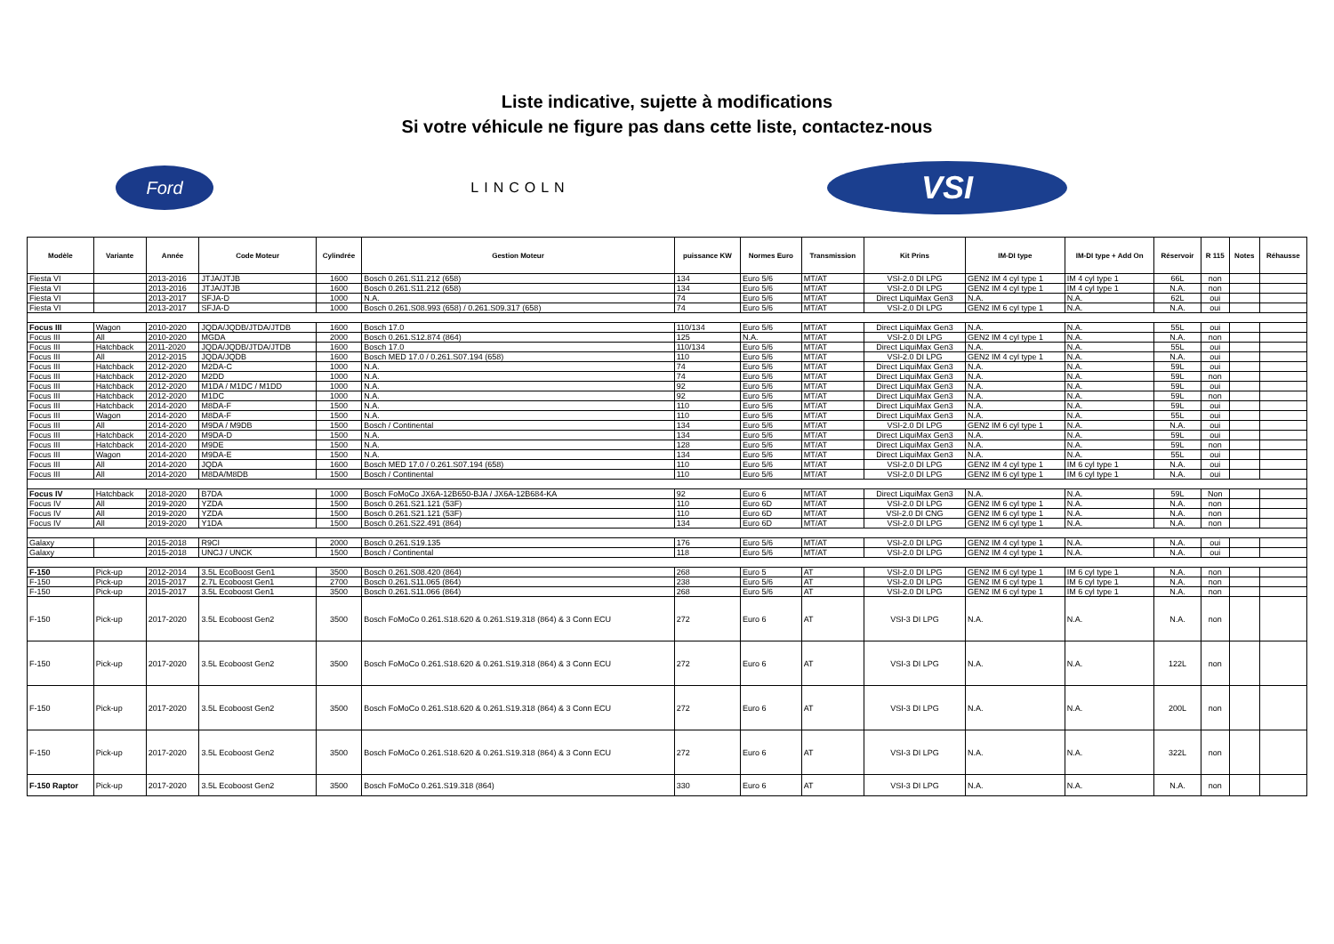Liste indicative, sujette à modifications
Si votre véhicule ne figure pas dans cette liste, contactez-nous
Ford
LINCOLN
VSI
| Modèle | Variante | Année | Code Moteur | Cylindrée | Gestion Moteur | puissance KW | Normes Euro | Transmission | Kit Prins | IM-DI type | IM-DI type + Add On | Réservoir | R 115 | Notes | Réhausse |
| --- | --- | --- | --- | --- | --- | --- | --- | --- | --- | --- | --- | --- | --- | --- | --- |
| Fiesta VI | | 2013-2016 | JTJA/JTJB | 1600 | Bosch 0.261.S11.212 (658) | 134 | Euro 5/6 | MT/AT | VSI-2.0 DI LPG | GEN2 IM 4 cyl type 1 | IM 4 cyl type 1 | 66L | non | | |
| Fiesta VI | | 2013-2016 | JTJA/JTJB | 1600 | Bosch 0.261.S11.212 (658) | 134 | Euro 5/6 | MT/AT | VSI-2.0 DI LPG | GEN2 IM 4 cyl type 1 | IM 4 cyl type 1 | N.A. | non | | |
| Fiesta VI | | 2013-2017 | SFJA-D | 1000 | N.A. | 74 | Euro 5/6 | MT/AT | Direct LiquiMax Gen3 | N.A. | N.A. | 62L | oui | | |
| Fiesta VI | | 2013-2017 | SFJA-D | 1000 | Bosch 0.261.S08.993 (658) / 0.261.S09.317 (658) | 74 | Euro 5/6 | MT/AT | VSI-2.0 DI LPG | GEN2 IM 6 cyl type 1 | N.A. | N.A. | oui | | |
| Focus III | Wagon | 2010-2020 | JQDA/JQDB/JTDA/JTDB | 1600 | Bosch 17.0 | 110/134 | Euro 5/6 | MT/AT | Direct LiquiMax Gen3 | N.A. | N.A. | 55L | oui | | |
| Focus III | All | 2010-2020 | MGDA | 2000 | Bosch 0.261.S12.874 (864) | 125 | N.A. | MT/AT | VSI-2.0 DI LPG | GEN2 IM 4 cyl type 1 | N.A. | N.A. | non | | |
| Focus III | Hatchback | 2011-2020 | JQDA/JQDB/JTDA/JTDB | 1600 | Bosch 17.0 | 110/134 | Euro 5/6 | MT/AT | Direct LiquiMax Gen3 | N.A. | N.A. | 55L | oui | | |
| Focus III | All | 2012-2015 | JQDA/JQDB | 1600 | Bosch MED 17.0 / 0.261.S07.194 (658) | 110 | Euro 5/6 | MT/AT | VSI-2.0 DI LPG | GEN2 IM 4 cyl type 1 | N.A. | N.A. | oui | | |
| Focus III | Hatchback | 2012-2020 | M2DA-C | 1000 | N.A. | 74 | Euro 5/6 | MT/AT | Direct LiquiMax Gen3 | N.A. | N.A. | 59L | oui | | |
| Focus III | Hatchback | 2012-2020 | M2DD | 1000 | N.A. | 74 | Euro 5/6 | MT/AT | Direct LiquiMax Gen3 | N.A. | N.A. | 59L | non | | |
| Focus III | Hatchback | 2012-2020 | M1DA / M1DC / M1DD | 1000 | N.A. | 92 | Euro 5/6 | MT/AT | Direct LiquiMax Gen3 | N.A. | N.A. | 59L | oui | | |
| Focus III | Hatchback | 2012-2020 | M1DC | 1000 | N.A. | 92 | Euro 5/6 | MT/AT | Direct LiquiMax Gen3 | N.A. | N.A. | 59L | non | | |
| Focus III | Hatchback | 2014-2020 | M8DA-F | 1500 | N.A. | 110 | Euro 5/6 | MT/AT | Direct LiquiMax Gen3 | N.A. | N.A. | 59L | oui | | |
| Focus III | Wagon | 2014-2020 | M8DA-F | 1500 | N.A. | 110 | Euro 5/6 | MT/AT | Direct LiquiMax Gen3 | N.A. | N.A. | 55L | oui | | |
| Focus III | All | 2014-2020 | M9DA / M9DB | 1500 | Bosch / Continental | 134 | Euro 5/6 | MT/AT | VSI-2.0 DI LPG | GEN2 IM 6 cyl type 1 | N.A. | N.A. | oui | | |
| Focus III | Hatchback | 2014-2020 | M9DA-D | 1500 | N.A. | 134 | Euro 5/6 | MT/AT | Direct LiquiMax Gen3 | N.A. | N.A. | 59L | oui | | |
| Focus III | Hatchback | 2014-2020 | M9DE | 1500 | N.A. | 128 | Euro 5/6 | MT/AT | Direct LiquiMax Gen3 | N.A. | N.A. | 59L | non | | |
| Focus III | Wagon | 2014-2020 | M9DA-E | 1500 | N.A. | 134 | Euro 5/6 | MT/AT | Direct LiquiMax Gen3 | N.A. | N.A. | 55L | oui | | |
| Focus III | All | 2014-2020 | JQDA | 1600 | Bosch MED 17.0 / 0.261.S07.194 (658) | 110 | Euro 5/6 | MT/AT | VSI-2.0 DI LPG | GEN2 IM 4 cyl type 1 | IM 6 cyl type 1 | N.A. | oui | | |
| Focus III | All | 2014-2020 | M8DA/M8DB | 1500 | Bosch / Continental | 110 | Euro 5/6 | MT/AT | VSI-2.0 DI LPG | GEN2 IM 6 cyl type 1 | IM 6 cyl type 1 | N.A. | oui | | |
| Focus IV | Hatchback | 2018-2020 | B7DA | 1000 | Bosch FoMoCo JX6A-12B650-BJA / JX6A-12B684-KA | 92 | Euro 6 | MT/AT | Direct LiquiMax Gen3 | N.A. | N.A. | 59L | Non | | |
| Focus IV | All | 2019-2020 | YZDA | 1500 | Bosch 0.261.S21.121 (53F) | 110 | Euro 6D | MT/AT | VSI-2.0 DI LPG | GEN2 IM 6 cyl type 1 | N.A. | N.A. | non | | |
| Focus IV | All | 2019-2020 | YZDA | 1500 | Bosch 0.261.S21.121 (53F) | 110 | Euro 6D | MT/AT | VSI-2.0 DI CNG | GEN2 IM 6 cyl type 1 | N.A. | N.A. | non | | |
| Focus IV | All | 2019-2020 | Y1DA | 1500 | Bosch 0.261.S22.491 (864) | 134 | Euro 6D | MT/AT | VSI-2.0 DI LPG | GEN2 IM 6 cyl type 1 | N.A. | N.A. | non | | |
| Galaxy | | 2015-2018 | R9CI | 2000 | Bosch 0.261.S19.135 | 176 | Euro 5/6 | MT/AT | VSI-2.0 DI LPG | GEN2 IM 4 cyl type 1 | N.A. | N.A. | oui | | |
| Galaxy | | 2015-2018 | UNCJ / UNCK | 1500 | Bosch / Continental | 118 | Euro 5/6 | MT/AT | VSI-2.0 DI LPG | GEN2 IM 4 cyl type 1 | N.A. | N.A. | oui | | |
| F-150 | Pick-up | 2012-2014 | 3.5L EcoBoost Gen1 | 3500 | Bosch 0.261.S08.420 (864) | 268 | Euro 5 | AT | VSI-2.0 DI LPG | GEN2 IM 6 cyl type 1 | IM 6 cyl type 1 | N.A. | non | | |
| F-150 | Pick-up | 2015-2017 | 2.7L Ecoboost Gen1 | 2700 | Bosch 0.261.S11.065 (864) | 238 | Euro 5/6 | AT | VSI-2.0 DI LPG | GEN2 IM 6 cyl type 1 | IM 6 cyl type 1 | N.A. | non | | |
| F-150 | Pick-up | 2015-2017 | 3.5L Ecoboost Gen1 | 3500 | Bosch 0.261.S11.066 (864) | 268 | Euro 5/6 | AT | VSI-2.0 DI LPG | GEN2 IM 6 cyl type 1 | IM 6 cyl type 1 | N.A. | non | | |
| F-150 | Pick-up | 2017-2020 | 3.5L Ecoboost Gen2 | 3500 | Bosch FoMoCo 0.261.S18.620 & 0.261.S19.318 (864) & 3 Conn ECU | 272 | Euro 6 | AT | VSI-3 DI LPG | N.A. | N.A. | N.A. | non | | |
| F-150 | Pick-up | 2017-2020 | 3.5L Ecoboost Gen2 | 3500 | Bosch FoMoCo 0.261.S18.620 & 0.261.S19.318 (864) & 3 Conn ECU | 272 | Euro 6 | AT | VSI-3 DI LPG | N.A. | N.A. | 122L | non | | |
| F-150 | Pick-up | 2017-2020 | 3.5L Ecoboost Gen2 | 3500 | Bosch FoMoCo 0.261.S18.620 & 0.261.S19.318 (864) & 3 Conn ECU | 272 | Euro 6 | AT | VSI-3 DI LPG | N.A. | N.A. | 200L | non | | |
| F-150 | Pick-up | 2017-2020 | 3.5L Ecoboost Gen2 | 3500 | Bosch FoMoCo 0.261.S18.620 & 0.261.S19.318 (864) & 3 Conn ECU | 272 | Euro 6 | AT | VSI-3 DI LPG | N.A. | N.A. | 322L | non | | |
| F-150 Raptor | Pick-up | 2017-2020 | 3.5L Ecoboost Gen2 | 3500 | Bosch FoMoCo 0.261.S19.318 (864) | 330 | Euro 6 | AT | VSI-3 DI LPG | N.A. | N.A. | N.A. | non | | |